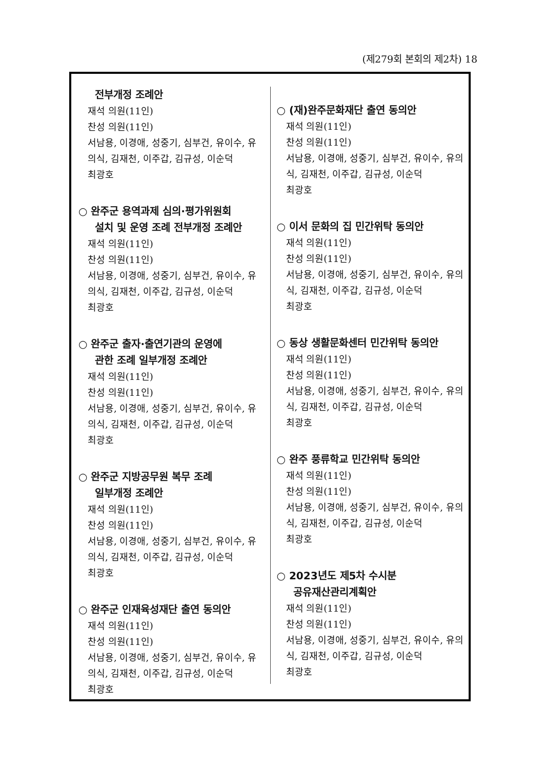(제279회 본회의 제2차) 18
전부개정 조례안
재석 의원(11인)
찬성 의원(11인)
서남용, 이경애, 성중기, 심부건, 유이수, 유의식, 김재천, 이주갑, 김규성, 이순덕
최광호
○ 완주군 용역과제 심의·평가위원회
설치 및 운영 조례 전부개정 조례안
재석 의원(11인)
찬성 의원(11인)
서남용, 이경애, 성중기, 심부건, 유이수, 유의식, 김재천, 이주갑, 김규성, 이순덕
최광호
○ 완주군 출자·출연기관의 운영에
관한 조례 일부개정 조례안
재석 의원(11인)
찬성 의원(11인)
서남용, 이경애, 성중기, 심부건, 유이수, 유의식, 김재천, 이주갑, 김규성, 이순덕
최광호
○ 완주군 지방공무원 복무 조례
일부개정 조례안
재석 의원(11인)
찬성 의원(11인)
서남용, 이경애, 성중기, 심부건, 유이수, 유의식, 김재천, 이주갑, 김규성, 이순덕
최광호
○ 완주군 인재육성재단 출연 동의안
재석 의원(11인)
찬성 의원(11인)
서남용, 이경애, 성중기, 심부건, 유이수, 유의식, 김재천, 이주갑, 김규성, 이순덕
최광호
○ (재)완주문화재단 출연 동의안
재석 의원(11인)
찬성 의원(11인)
서남용, 이경애, 성중기, 심부건, 유이수, 유의식, 김재천, 이주갑, 김규성, 이순덕
최광호
○ 이서 문화의 집 민간위탁 동의안
재석 의원(11인)
찬성 의원(11인)
서남용, 이경애, 성중기, 심부건, 유이수, 유의식, 김재천, 이주갑, 김규성, 이순덕
최광호
○ 동상 생활문화센터 민간위탁 동의안
재석 의원(11인)
찬성 의원(11인)
서남용, 이경애, 성중기, 심부건, 유이수, 유의식, 김재천, 이주갑, 김규성, 이순덕
최광호
○ 완주 풍류학교 민간위탁 동의안
재석 의원(11인)
찬성 의원(11인)
서남용, 이경애, 성중기, 심부건, 유이수, 유의식, 김재천, 이주갑, 김규성, 이순덕
최광호
○ 2023년도 제5차 수시분
공유재산관리계획안
재석 의원(11인)
찬성 의원(11인)
서남용, 이경애, 성중기, 심부건, 유이수, 유의식, 김재천, 이주갑, 김규성, 이순덕
최광호